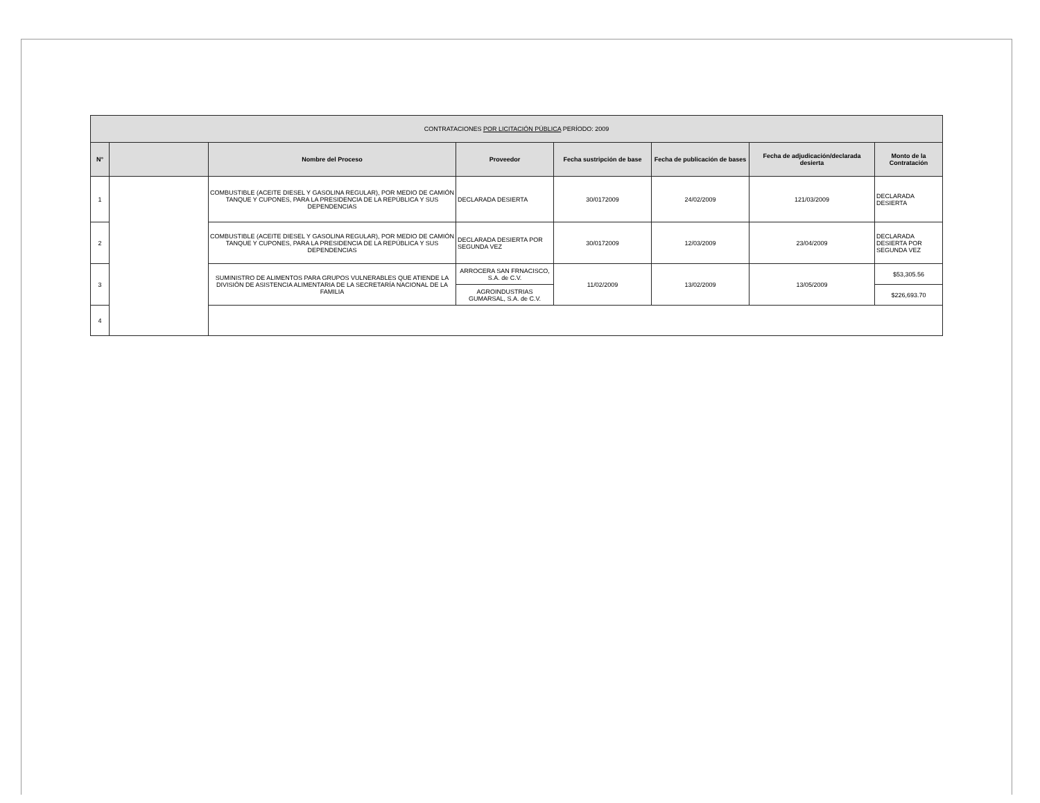| CONTRATACIONES POR LICITACIÓN PÚBLICA PERÍODO: 2009 | | | | | | | |
| --- | --- | --- | --- | --- | --- | --- | --- |
| N° | | Nombre del Proceso | Proveedor | Fecha sustripción de base | Fecha de publicación de bases | Fecha de adjudicación/declarada desierta | Monto de la Contratación |
| 1 | | COMBUSTIBLE (ACEITE DIESEL Y GASOLINA REGULAR), POR MEDIO DE CAMIÓN TANQUE Y CUPONES, PARA LA PRESIDENCIA DE LA REPÚBLICA Y SUS DEPENDENCIAS | DECLARADA DESIERTA | 30/0172009 | 24/02/2009 | 121/03/2009 | DECLARADA DESIERTA |
| 2 | | COMBUSTIBLE (ACEITE DIESEL Y GASOLINA REGULAR), POR MEDIO DE CAMIÓN TANQUE Y CUPONES, PARA LA PRESIDENCIA DE LA REPÚBLICA Y SUS DEPENDENCIAS | DECLARADA DESIERTA POR SEGUNDA VEZ | 30/0172009 | 12/03/2009 | 23/04/2009 | DECLARADA DESIERTA POR SEGUNDA VEZ |
| 3 | | SUMINISTRO DE ALIMENTOS PARA GRUPOS VULNERABLES QUE ATIENDE LA DIVISIÓN DE ASISTENCIA ALIMENTARIA DE LA SECRETARÍA NACIONAL DE LA FAMILIA | ARROCERA SAN FRNACISCO, S.A. de C.V. | 11/02/2009 | 13/02/2009 | 13/05/2009 | $53,305.56 |
| | | | AGROINDUSTRIAS GUMARSAL, S.A. de C.V. | | | | $226,693.70 |
| 4 | | | | | | | |